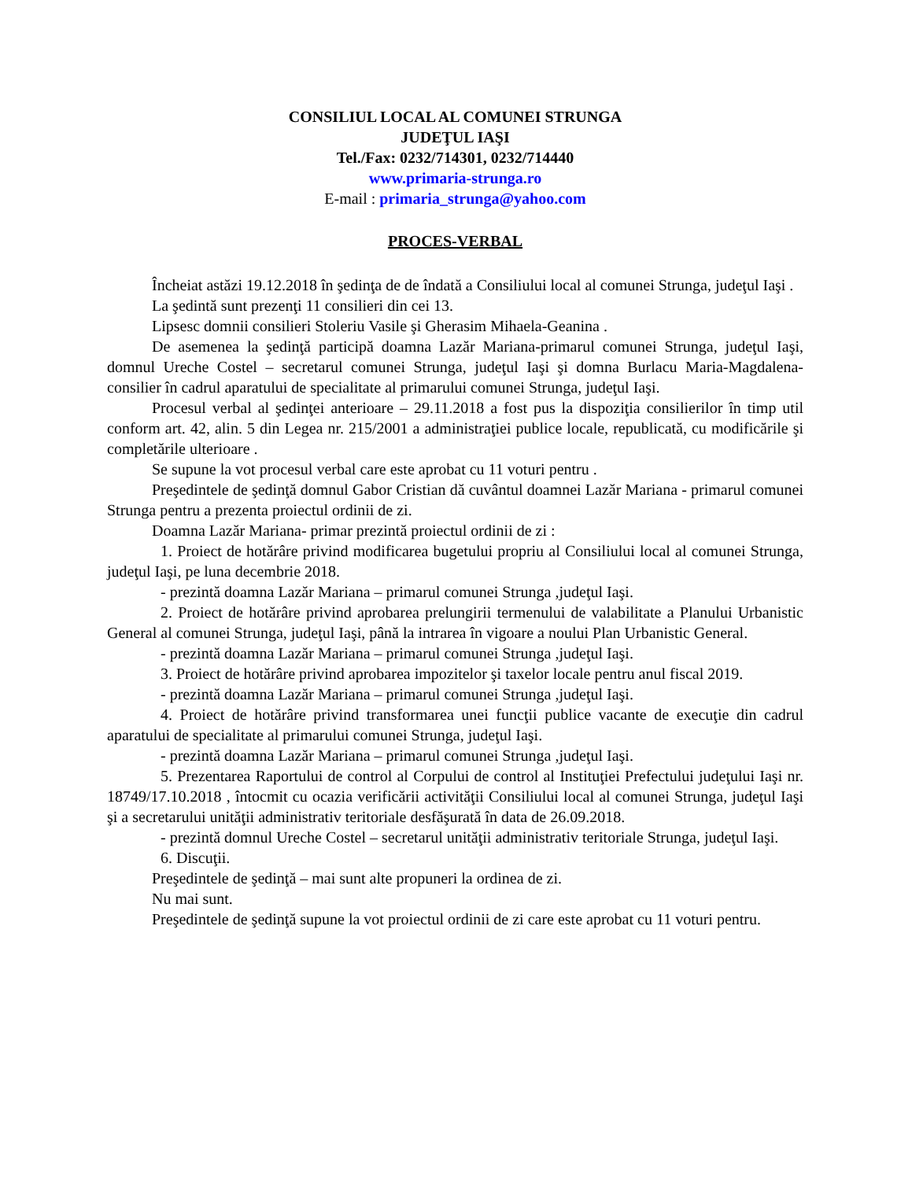CONSILIUL LOCAL AL COMUNEI STRUNGA
JUDEŢUL IAŞI
Tel./Fax: 0232/714301, 0232/714440
www.primaria-strunga.ro
E-mail : primaria_strunga@yahoo.com
PROCES-VERBAL
Încheiat astăzi 19.12.2018 în şedinţa de de îndată a Consiliului local al comunei Strunga, judeţul Iaşi .
La şedintă sunt prezenţi 11 consilieri din cei 13.
Lipsesc domnii consilieri Stoleriu Vasile şi Gherasim Mihaela-Geanina .
De asemenea la şedinţă participă doamna Lazăr Mariana-primarul comunei Strunga, judeţul Iaşi, domnul Ureche Costel – secretarul comunei Strunga, judeţul Iaşi şi domna Burlacu Maria-Magdalena-consilier în cadrul aparatului de specialitate al primarului comunei Strunga, judeţul Iaşi.
Procesul verbal al şedinţei anterioare – 29.11.2018 a fost pus la dispoziţia consilierilor în timp util conform art. 42, alin. 5 din Legea nr. 215/2001 a administraţiei publice locale, republicată, cu modificările şi completările ulterioare .
Se supune la vot procesul verbal care este aprobat cu 11 voturi pentru .
Preşedintele de şedinţă domnul Gabor Cristian dă cuvântul doamnei Lazăr Mariana - primarul comunei Strunga pentru a prezenta proiectul ordinii de zi.
Doamna Lazăr Mariana- primar prezintă proiectul ordinii de zi :
1. Proiect de hotărâre privind modificarea bugetului propriu al Consiliului local al comunei Strunga, judeţul Iaşi, pe luna decembrie 2018.
- prezintă doamna Lazăr Mariana – primarul comunei Strunga ,judeţul Iaşi.
2. Proiect de hotărâre privind aprobarea prelungirii termenului de valabilitate a Planului Urbanistic General al comunei Strunga, judeţul Iaşi, până la intrarea în vigoare a noului Plan Urbanistic General.
- prezintă doamna Lazăr Mariana – primarul comunei Strunga ,judeţul Iaşi.
3. Proiect de hotărâre privind aprobarea impozitelor şi taxelor locale pentru anul fiscal 2019.
- prezintă doamna Lazăr Mariana – primarul comunei Strunga ,judeţul Iaşi.
4. Proiect de hotărâre privind transformarea unei funcţii publice vacante de execuţie din cadrul aparatului de specialitate al primarului comunei Strunga, judeţul Iaşi.
- prezintă doamna Lazăr Mariana – primarul comunei Strunga ,judeţul Iaşi.
5. Prezentarea Raportului de control al Corpului de control al Instituţiei Prefectului judeţului Iaşi nr. 18749/17.10.2018 , întocmit cu ocazia verificării activităţii Consiliului local al comunei Strunga, judeţul Iaşi şi a secretarului unităţii administrativ teritoriale desfăşurată în data de 26.09.2018.
- prezintă domnul Ureche Costel – secretarul unităţii administrativ teritoriale Strunga, judeţul Iaşi.
6. Discuţii.
Preşedintele de şedinţă – mai sunt alte propuneri la ordinea de zi.
Nu mai sunt.
Preşedintele de şedinţă supune la vot proiectul ordinii de zi care este aprobat cu 11 voturi pentru.